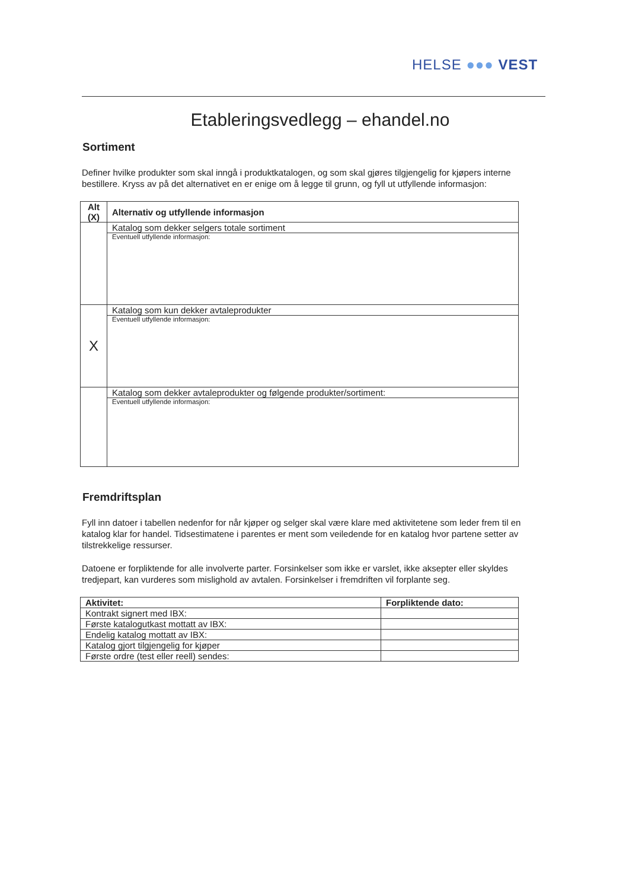HELSE ●●● VEST
Etableringsvedlegg – ehandel.no
Sortiment
Definer hvilke produkter som skal inngå i produktkatalogen, og som skal gjøres tilgjengelig for kjøpers interne bestillere. Kryss av på det alternativet en er enige om å legge til grunn, og fyll ut utfyllende informasjon:
| Alt (X) | Alternativ og utfyllende informasjon |
| --- | --- |
| | Katalog som dekker selgers totale sortiment |
| | Eventuell utfyllende informasjon: |
| X | Katalog som kun dekker avtaleprodukter |
| | Eventuell utfyllende informasjon: |
| | Katalog som dekker avtaleprodukter og følgende produkter/sortiment: |
| | Eventuell utfyllende informasjon: |
Fremdriftsplan
Fyll inn datoer i tabellen nedenfor for når kjøper og selger skal være klare med aktivitetene som leder frem til en katalog klar for handel. Tidsestimatene i parentes er ment som veiledende for en katalog hvor partene setter av tilstrekkelige ressurser.
Datoene er forpliktende for alle involverte parter. Forsinkelser som ikke er varslet, ikke aksepter eller skyldes tredjepart, kan vurderes som mislighold av avtalen. Forsinkelser i fremdriften vil forplante seg.
| Aktivitet: | Forpliktende dato: |
| --- | --- |
| Kontrakt signert med IBX: | |
| Første katalogutkast mottatt av IBX: | |
| Endelig katalog mottatt av IBX: | |
| Katalog gjort tilgjengelig for kjøper | |
| Første ordre (test eller reell) sendes: | |